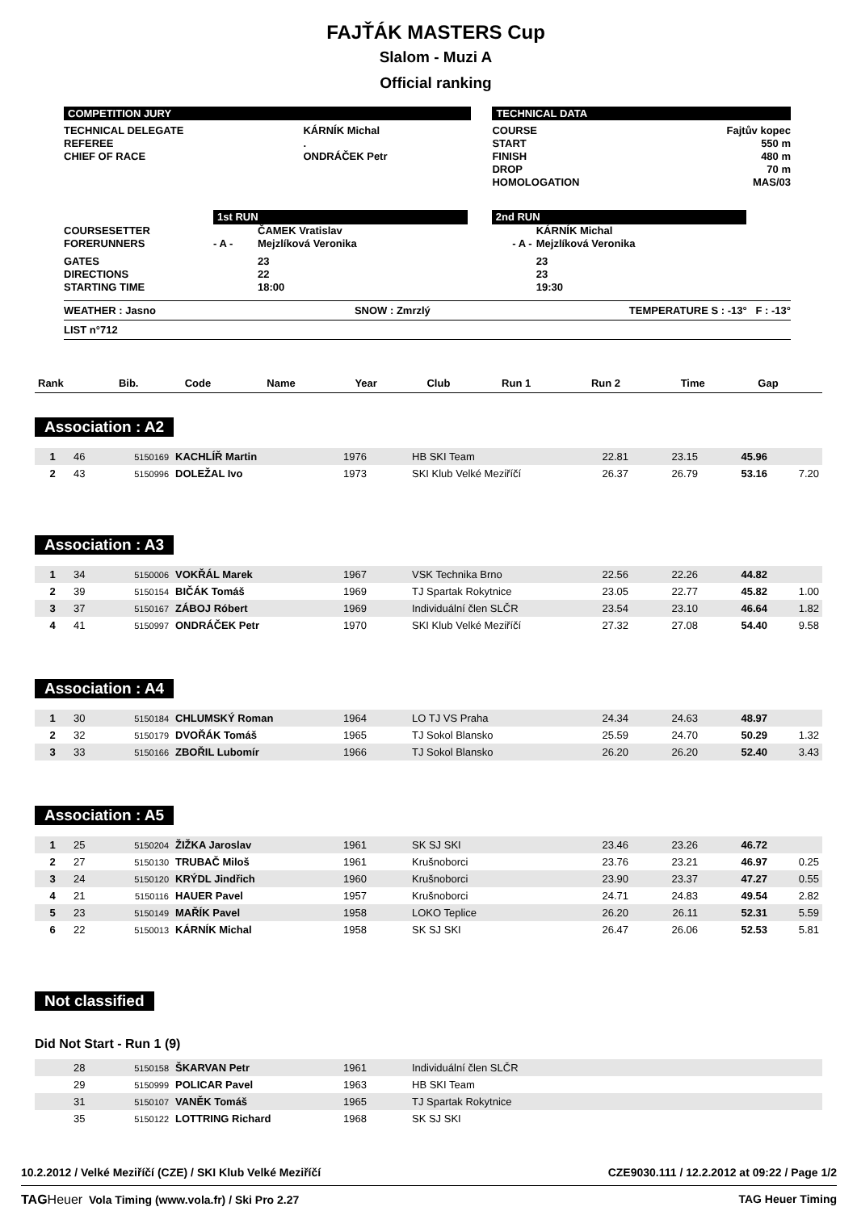FAJŤÁK MASTERS Cup
Slalom - Muzi A
Official ranking
COMPETITION JURY
| TECHNICAL DELEGATE | KÁRNÍK Michal |
| REFEREE | . |
| CHIEF OF RACE | ONDRÁČEK Petr |
TECHNICAL DATA
| COURSE | Fajtův kopec |
| START | 550 m |
| FINISH | 480 m |
| DROP | 70 m |
| HOMOLOGATION | MAS/03 |
| | | 1st RUN | | 2nd RUN |
| COURSESETTER | | ČAMEK Vratislav | | KÁRNÍK Michal |
| FORERUNNERS | - A - | Mejzlíková Veronika | - A - | Mejzlíková Veronika |
| GATES | | 23 | | 23 |
| DIRECTIONS | | 22 | | 23 |
| STARTING TIME | | 18:00 | | 19:30 |
WEATHER : Jasno SNOW : Zmrzlý TEMPERATURE S : -13° F : -13°
LIST n°712
| Rank | Bib. | Code | Name | Year | Club | Run 1 | Run 2 | Time | Gap |
| --- | --- | --- | --- | --- | --- | --- | --- | --- | --- |
Association : A2
| 1 | 46 | 5150169 | KACHLÍŘ Martin | 1976 | HB SKI Team | 22.81 | 23.15 | 45.96 | |
| 2 | 43 | 5150996 | DOLEŽAL Ivo | 1973 | SKI Klub Velké Meziříčí | 26.37 | 26.79 | 53.16 | 7.20 |
Association : A3
| 1 | 34 | 5150006 | VOKŘÁL Marek | 1967 | VSK Technika Brno | 22.56 | 22.26 | 44.82 | |
| 2 | 39 | 5150154 | BIČÁK Tomáš | 1969 | TJ Spartak Rokytnice | 23.05 | 22.77 | 45.82 | 1.00 |
| 3 | 37 | 5150167 | ZÁBOJ Róbert | 1969 | Individuální člen SLČR | 23.54 | 23.10 | 46.64 | 1.82 |
| 4 | 41 | 5150997 | ONDRÁČEK Petr | 1970 | SKI Klub Velké Meziříčí | 27.32 | 27.08 | 54.40 | 9.58 |
Association : A4
| 1 | 30 | 5150184 | CHLUMSKÝ Roman | 1964 | LO TJ VS Praha | 24.34 | 24.63 | 48.97 | |
| 2 | 32 | 5150179 | DVOŘÁK Tomáš | 1965 | TJ Sokol Blansko | 25.59 | 24.70 | 50.29 | 1.32 |
| 3 | 33 | 5150166 | ZBOŘIL Lubomír | 1966 | TJ Sokol Blansko | 26.20 | 26.20 | 52.40 | 3.43 |
Association : A5
| 1 | 25 | 5150204 | ŽIŽKA Jaroslav | 1961 | SK SJ SKI | 23.46 | 23.26 | 46.72 | |
| 2 | 27 | 5150130 | TRUBAČ Miloš | 1961 | Krušnoborci | 23.76 | 23.21 | 46.97 | 0.25 |
| 3 | 24 | 5150120 | KRÝDL Jindřich | 1960 | Krušnoborci | 23.90 | 23.37 | 47.27 | 0.55 |
| 4 | 21 | 5150116 | HAUER Pavel | 1957 | Krušnoborci | 24.71 | 24.83 | 49.54 | 2.82 |
| 5 | 23 | 5150149 | MAŘÍK Pavel | 1958 | LOKO Teplice | 26.20 | 26.11 | 52.31 | 5.59 |
| 6 | 22 | 5150013 | KÁRNÍK Michal | 1958 | SK SJ SKI | 26.47 | 26.06 | 52.53 | 5.81 |
Not classified
Did Not Start - Run 1 (9)
| | 28 | 5150158 | ŠKARVAN Petr | 1961 | Individuální člen SLČR |
| | 29 | 5150999 | POLICAR Pavel | 1963 | HB SKI Team |
| | 31 | 5150107 | VANĚK Tomáš | 1965 | TJ Spartak Rokytnice |
| | 35 | 5150122 | LOTTRING Richard | 1968 | SK SJ SKI |
10.2.2012 / Velké Meziříčí (CZE) / SKI Klub Velké Meziříčí CZE9030.111 / 12.2.2012 at 09:22 / Page 1/2
TAG Heuer Vola Timing (www.vola.fr) / Ski Pro 2.27 TAG Heuer Timing